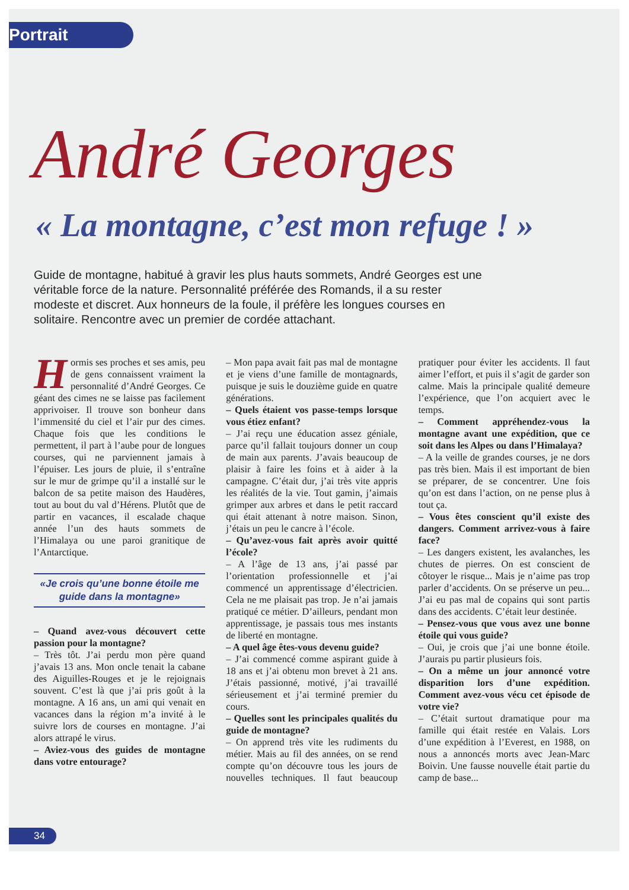Portrait
André Georges
« La montagne, c’est mon refuge ! »
Guide de montagne, habitué à gravir les plus hauts sommets, André Georges est une véritable force de la nature. Personnalité préférée des Romands, il a su rester modeste et discret. Aux honneurs de la foule, il préfère les longues courses en solitaire. Rencontre avec un premier de cordée attachant.
Hormis ses proches et ses amis, peu de gens connaissent vraiment la personnalité d’André Georges. Ce géant des cimes ne se laisse pas facilement apprivoiser. Il trouve son bonheur dans l’immensité du ciel et l’air pur des cimes. Chaque fois que les conditions le permettent, il part à l’aube pour de longues courses, qui ne parviennent jamais à l’épuiser. Les jours de pluie, il s’entraîne sur le mur de grimpe qu’il a installé sur le balcon de sa petite maison des Haudères, tout au bout du val d’Hérens. Plutôt que de partir en vacances, il escalade chaque année l’un des hauts sommets de l’Himalaya ou une paroi granitique de l’Antarctique.
«Je crois qu’une bonne étoile me guide dans la montagne»
– Quand avez-vous découvert cette passion pour la montagne?
– Très tôt. J’ai perdu mon père quand j’avais 13 ans. Mon oncle tenait la cabane des Aiguilles-Rouges et je le rejoignais souvent. C’est là que j’ai pris goût à la montagne. A 16 ans, un ami qui venait en vacances dans la région m’a invité à le suivre lors de courses en montagne. J’ai alors attrapé le virus.
– Aviez-vous des guides de montagne dans votre entourage?
– Mon papa avait fait pas mal de montagne et je viens d’une famille de montagnards, puisque je suis le douzième guide en quatre générations.
– Quels étaient vos passe-temps lorsque vous étiez enfant?
– J’ai reçu une éducation assez géniale, parce qu’il fallait toujours donner un coup de main aux parents. J’avais beaucoup de plaisir à faire les foins et à aider à la campagne. C’était dur, j’ai très vite appris les réalités de la vie. Tout gamin, j’aimais grimper aux arbres et dans le petit raccard qui était attenant à notre maison. Sinon, j’étais un peu le cancre à l’école.
– Qu’avez-vous fait après avoir quitté l’école?
– A l’âge de 13 ans, j’ai passé par l’orientation professionnelle et j’ai commencé un apprentissage d’électricien. Cela ne me plaisait pas trop. Je n’ai jamais pratiqué ce métier. D’ailleurs, pendant mon apprentissage, je passais tous mes instants de liberté en montagne.
– A quel âge êtes-vous devenu guide?
– J’ai commencé comme aspirant guide à 18 ans et j’ai obtenu mon brevet à 21 ans. J’étais passionné, motivé, j’ai travaillé sérieusement et j’ai terminé premier du cours.
– Quelles sont les principales qualités du guide de montagne?
– On apprend très vite les rudiments du métier. Mais au fil des années, on se rend compte qu’on découvre tous les jours de nouvelles techniques. Il faut beaucoup pratiquer pour éviter les accidents. Il faut aimer l’effort, et puis il s’agit de garder son calme. Mais la principale qualité demeure l’expérience, que l’on acquiert avec le temps.
– Comment appréhendez-vous la montagne avant une expédition, que ce soit dans les Alpes ou dans l’Himalaya?
– A la veille de grandes courses, je ne dors pas très bien. Mais il est important de bien se préparer, de se concentrer. Une fois qu’on est dans l’action, on ne pense plus à tout ça.
– Vous êtes conscient qu’il existe des dangers. Comment arrivez-vous à faire face?
– Les dangers existent, les avalanches, les chutes de pierres. On est conscient de côtoyer le risque... Mais je n’aime pas trop parler d’accidents. On se préserve un peu... J’ai eu pas mal de copains qui sont partis dans des accidents. C’était leur destinée.
– Pensez-vous que vous avez une bonne étoile qui vous guide?
– Oui, je crois que j’ai une bonne étoile. J’aurais pu partir plusieurs fois.
– On a même un jour annoncé votre disparition lors d’une expédition. Comment avez-vous vécu cet épisode de votre vie?
– C’était surtout dramatique pour ma famille qui était restée en Valais. Lors d’une expédition à l’Everest, en 1988, on nous a annoncés morts avec Jean-Marc Boivin. Une fausse nouvelle était partie du camp de base...
34